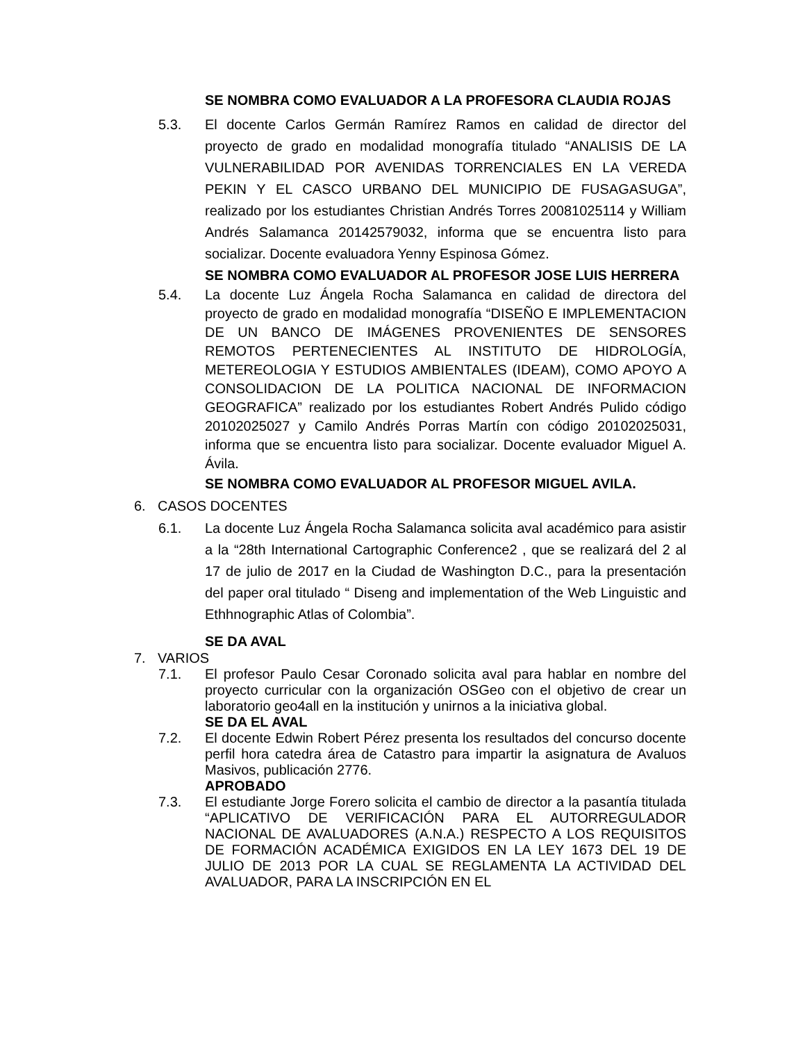SE NOMBRA COMO EVALUADOR A LA PROFESORA CLAUDIA ROJAS
5.3. El docente Carlos Germán Ramírez Ramos en calidad de director del proyecto de grado en modalidad monografía titulado “ANALISIS DE LA VULNERABILIDAD POR AVENIDAS TORRENCIALES EN LA VEREDA PEKIN Y EL CASCO URBANO DEL MUNICIPIO DE FUSAGASUGA”, realizado por los estudiantes Christian Andrés Torres 20081025114 y William Andrés Salamanca 20142579032, informa que se encuentra listo para socializar. Docente evaluadora Yenny Espinosa Gómez.
SE NOMBRA COMO EVALUADOR AL PROFESOR JOSE LUIS HERRERA
5.4. La docente Luz Ángela Rocha Salamanca en calidad de directora del proyecto de grado en modalidad monografía “DISEÑO E IMPLEMENTACION DE UN BANCO DE IMÁGENES PROVENIENTES DE SENSORES REMOTOS PERTENECIENTES AL INSTITUTO DE HIDROLOGÍA, METEREOLOGIA Y ESTUDIOS AMBIENTALES (IDEAM), COMO APOYO A CONSOLIDACION DE LA POLITICA NACIONAL DE INFORMACION GEOGRAFICA” realizado por los estudiantes Robert Andrés Pulido código 20102025027 y Camilo Andrés Porras Martín con código 20102025031, informa que se encuentra listo para socializar. Docente evaluador Miguel A. Ávila.
SE NOMBRA COMO EVALUADOR AL PROFESOR MIGUEL AVILA.
6. CASOS DOCENTES
6.1. La docente Luz Ángela Rocha Salamanca solicita aval académico para asistir a la “28th International Cartographic Conference2 , que se realizará del 2 al 17 de julio de 2017 en la Ciudad de Washington D.C., para la presentación del paper oral titulado “ Diseng and implementation of the Web Linguistic and Ethhnographic Atlas of Colombia”.
SE DA AVAL
7. VARIOS
7.1. El profesor Paulo Cesar Coronado solicita aval para hablar en nombre del proyecto curricular con la organización OSGeo con el objetivo de crear un laboratorio geo4all en la institución y unirnos a la iniciativa global.
SE DA EL AVAL
7.2. El docente Edwin Robert Pérez presenta los resultados del concurso docente perfil hora catedra área de Catastro para impartir la asignatura de Avaluos Masivos, publicación 2776.
APROBADO
7.3. El estudiante Jorge Forero solicita el cambio de director a la pasantía titulada “APLICATIVO DE VERIFICACIÓN PARA EL AUTORREGULADOR NACIONAL DE AVALUADORES (A.N.A.) RESPECTO A LOS REQUISITOS DE FORMACIÓN ACADÉMICA EXIGIDOS EN LA LEY 1673 DEL 19 DE JULIO DE 2013 POR LA CUAL SE REGLAMENTA LA ACTIVIDAD DEL AVALUADOR, PARA LA INSCRIPCIÓN EN EL